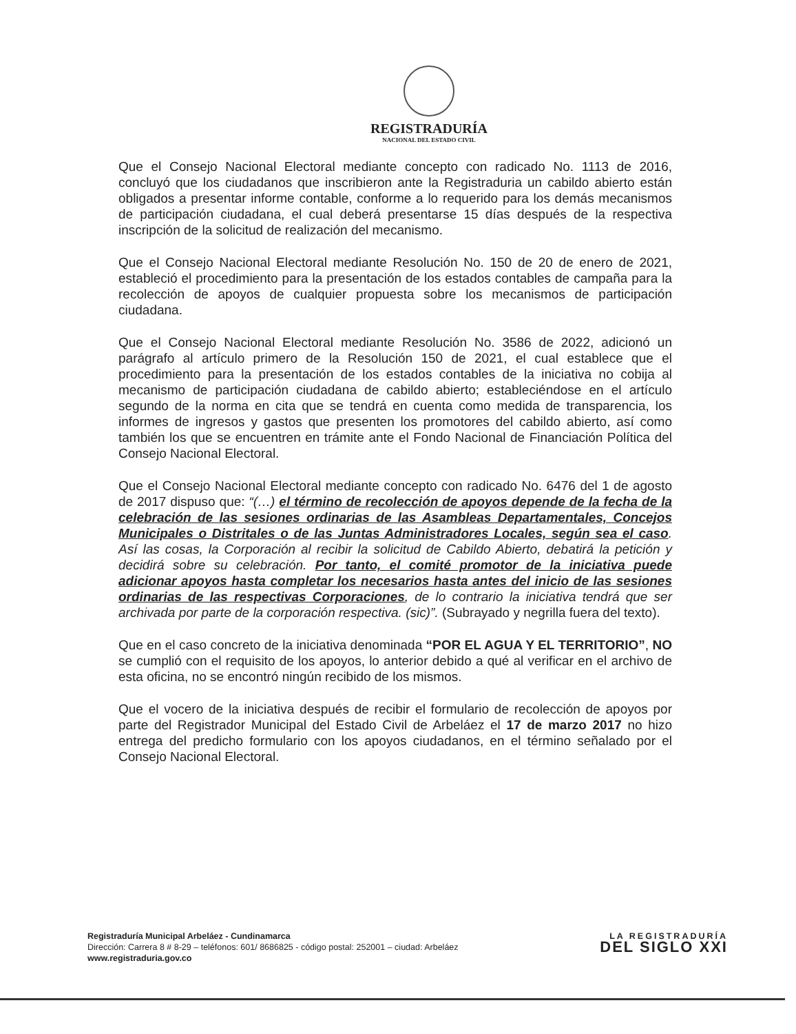REGISTRADURÍA
NACIONAL DEL ESTADO CIVIL
Que el Consejo Nacional Electoral mediante concepto con radicado No. 1113 de 2016, concluyó que los ciudadanos que inscribieron ante la Registraduria un cabildo abierto están obligados a presentar informe contable, conforme a lo requerido para los demás mecanismos de participación ciudadana, el cual deberá presentarse 15 días después de la respectiva inscripción de la solicitud de realización del mecanismo.
Que el Consejo Nacional Electoral mediante Resolución No. 150 de 20 de enero de 2021, estableció el procedimiento para la presentación de los estados contables de campaña para la recolección de apoyos de cualquier propuesta sobre los mecanismos de participación ciudadana.
Que el Consejo Nacional Electoral mediante Resolución No. 3586 de 2022, adicionó un parágrafo al artículo primero de la Resolución 150 de 2021, el cual establece que el procedimiento para la presentación de los estados contables de la iniciativa no cobija al mecanismo de participación ciudadana de cabildo abierto; estableciéndose en el artículo segundo de la norma en cita que se tendrá en cuenta como medida de transparencia, los informes de ingresos y gastos que presenten los promotores del cabildo abierto, así como también los que se encuentren en trámite ante el Fondo Nacional de Financiación Política del Consejo Nacional Electoral.
Que el Consejo Nacional Electoral mediante concepto con radicado No. 6476 del 1 de agosto de 2017 dispuso que: “(…) el término de recolección de apoyos depende de la fecha de la celebración de las sesiones ordinarias de las Asambleas Departamentales, Concejos Municipales o Distritales o de las Juntas Administradores Locales, según sea el caso. Así las cosas, la Corporación al recibir la solicitud de Cabildo Abierto, debatirá la petición y decidirá sobre su celebración. Por tanto, el comité promotor de la iniciativa puede adicionar apoyos hasta completar los necesarios hasta antes del inicio de las sesiones ordinarias de las respectivas Corporaciones, de lo contrario la iniciativa tendrá que ser archivada por parte de la corporación respectiva. (sic)”. (Subrayado y negrilla fuera del texto).
Que en el caso concreto de la iniciativa denominada “POR EL AGUA Y EL TERRITORIO”, NO se cumplió con el requisito de los apoyos, lo anterior debido a qué al verificar en el archivo de esta oficina, no se encontró ningún recibido de los mismos.
Que el vocero de la iniciativa después de recibir el formulario de recolección de apoyos por parte del Registrador Municipal del Estado Civil de Arbeláez el 17 de marzo 2017 no hizo entrega del predicho formulario con los apoyos ciudadanos, en el término señalado por el Consejo Nacional Electoral.
Registraduría Municipal Arbeláez - Cundinamarca
Dirección: Carrera 8 # 8-29 – teléfonos: 601/ 8686825 - código postal: 252001 – ciudad: Arbeláez
www.registraduria.gov.co
LA REGISTRADURÍA
DEL SIGLO XXI